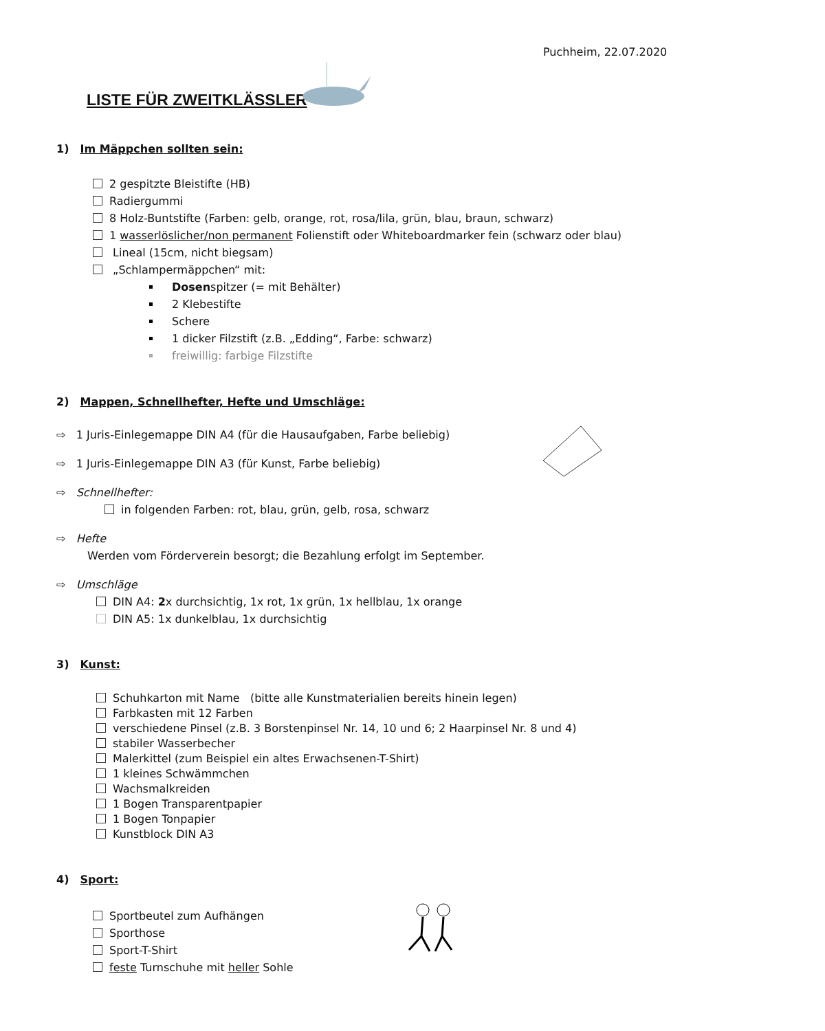Puchheim, 22.07.2020
LISTE FÜR ZWEITKLÄSSLER
1) Im Mäppchen sollten sein:
2 gespitzte Bleistifte (HB)
Radiergummi
8 Holz-Buntstifte (Farben: gelb, orange, rot, rosa/lila, grün, blau, braun, schwarz)
1 wasserlöslicher/non permanent Folienstift oder Whiteboardmarker fein (schwarz oder blau)
Lineal (15cm, nicht biegsam)
„Schlampermäppchen“ mit:
Dosenspitzer (= mit Behälter)
2 Klebestifte
Schere
1 dicker Filzstift (z.B. „Edding“, Farbe: schwarz)
freiwillig: farbige Filzstifte
2) Mappen, Schnellhefter, Hefte und Umschläge:
⇨ 1 Juris-Einlegemappe DIN A4 (für die Hausaufgaben, Farbe beliebig)
⇨ 1 Juris-Einlegemappe DIN A3 (für Kunst, Farbe beliebig)
⇨ Schnellhefter:
in folgenden Farben: rot, blau, grün, gelb, rosa, schwarz
⇨ Hefte
Werden vom Förderverein besorgt; die Bezahlung erfolgt im September.
⇨ Umschläge
DIN A4: 2x durchsichtig, 1x rot, 1x grün, 1x hellblau, 1x orange
DIN A5: 1x dunkelblau, 1x durchsichtig
3) Kunst:
Schuhkarton mit Name (bitte alle Kunstmaterialien bereits hinein legen)
Farbkasten mit 12 Farben
verschiedene Pinsel (z.B. 3 Borstenpinsel Nr. 14, 10 und 6; 2 Haarpinsel Nr. 8 und 4)
stabiler Wasserbecher
Malerkittel (zum Beispiel ein altes Erwachsenen-T-Shirt)
1 kleines Schwämmchen
Wachsmalkreiden
1 Bogen Transparentpapier
1 Bogen Tonpapier
Kunstblock DIN A3
4) Sport:
Sportbeutel zum Aufhängen
Sporthose
Sport-T-Shirt
feste Turnschuhe mit heller Sohle